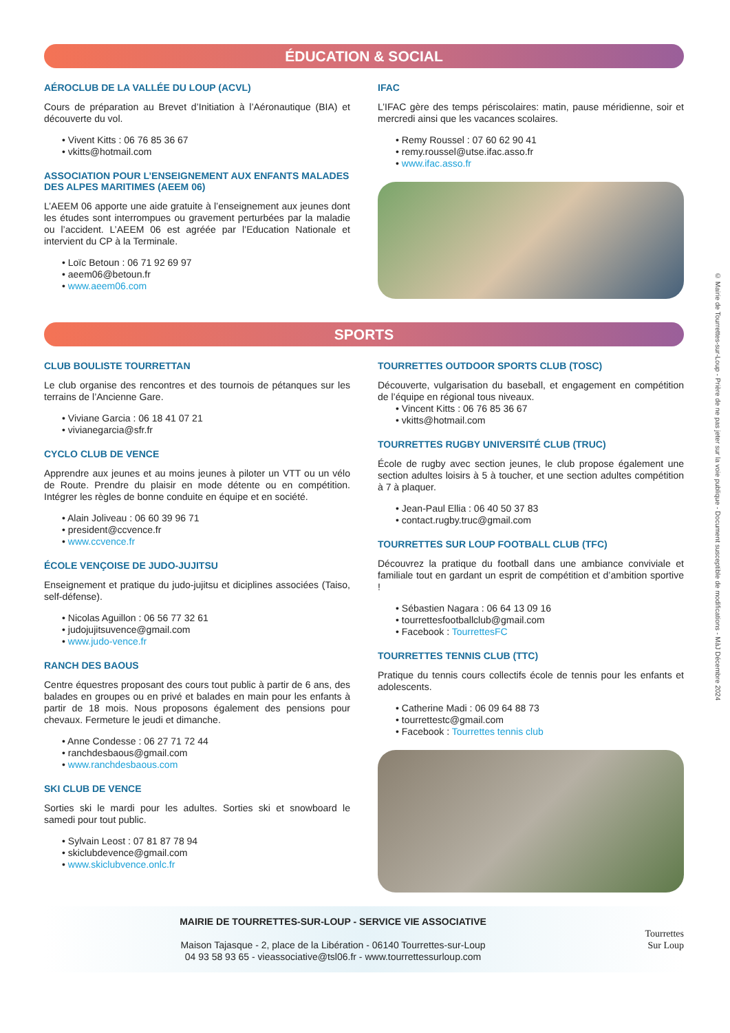ÉDUCATION & SOCIAL
AÉROCLUB DE LA VALLÉE DU LOUP (ACVL)
Cours de préparation au Brevet d’Initiation à l’Aéronautique (BIA) et découverte du vol.
• Vivent Kitts : 06 76 85 36 67
• vkitts@hotmail.com
ASSOCIATION POUR L’ENSEIGNEMENT AUX ENFANTS MALADES DES ALPES MARITIMES (AEEM 06)
L’AEEM 06 apporte une aide gratuite à l’enseignement aux jeunes dont les études sont interrompues ou gravement perturbées par la maladie ou l’accident. L’AEEM 06 est agréée par l’Education Nationale et intervient du CP à la Terminale.
• Loïc Betoun : 06 71 92 69 97
• aeem06@betoun.fr
• www.aeem06.com
IFAC
L’IFAC gère des temps périscolaires: matin, pause méridienne, soir et mercredi ainsi que les vacances scolaires.
• Remy Roussel : 07 60 62 90 41
• remy.roussel@utse.ifac.asso.fr
• www.ifac.asso.fr
SPORTS
CLUB BOULISTE TOURRETTAN
Le club organise des rencontres et des tournois de pétanques sur les terrains de l’Ancienne Gare.
• Viviane Garcia : 06 18 41 07 21
• vivianegarcia@sfr.fr
CYCLO CLUB DE VENCE
Apprendre aux jeunes et au moins jeunes à piloter un VTT ou un vélo de Route. Prendre du plaisir en mode détente ou en compétition. Intégrer les règles de bonne conduite en équipe et en société.
• Alain Joliveau : 06 60 39 96 71
• president@ccvence.fr
• www.ccvence.fr
ÉCOLE VENÇOISE DE JUDO-JUJITSU
Enseignement et pratique du judo-jujitsu et diciplines associées (Taiso, self-défense).
• Nicolas Aguillon : 06 56 77 32 61
• judojujitsuvence@gmail.com
• www.judo-vence.fr
RANCH DES BAOUS
Centre équestres proposant des cours tout public à partir de 6 ans, des balades en groupes ou en privé et balades en main pour les enfants à partir de 18 mois. Nous proposons également des pensions pour chevaux. Fermeture le jeudi et dimanche.
• Anne Condesse : 06 27 71 72 44
• ranchdesbaous@gmail.com
• www.ranchdesbaous.com
SKI CLUB DE VENCE
Sorties ski le mardi pour les adultes. Sorties ski et snowboard le samedi pour tout public.
• Sylvain Leost : 07 81 87 78 94
• skiclubdevence@gmail.com
• www.skiclubvence.onlc.fr
TOURRETTES OUTDOOR SPORTS CLUB (TOSC)
Découverte, vulgarisation du baseball, et engagement en compétition de l’équipe en régional tous niveaux.
• Vincent Kitts : 06 76 85 36 67
• vkitts@hotmail.com
TOURRETTES RUGBY UNIVERSITÉ CLUB (TRUC)
École de rugby avec section jeunes, le club propose également une section adultes loisirs à 5 à toucher, et une section adultes compétition à 7 à plaquer.
• Jean-Paul Ellia : 06 40 50 37 83
• contact.rugby.truc@gmail.com
TOURRETTES SUR LOUP FOOTBALL CLUB (TFC)
Découvrez la pratique du football dans une ambiance conviviale et familiale tout en gardant un esprit de compétition et d’ambition sportive !
• Sébastien Nagara : 06 64 13 09 16
• tourrettesfootballclub@gmail.com
• Facebook : TourrettesFC
TOURRETTES TENNIS CLUB (TTC)
Pratique du tennis cours collectifs école de tennis pour les enfants et adolescents.
• Catherine Madi : 06 09 64 88 73
• tourrettestc@gmail.com
• Facebook : Tourrettes tennis club
MAIRIE DE TOURRETTES-SUR-LOUP - SERVICE VIE ASSOCIATIVE
Maison Tajasque - 2, place de la Libération - 06140 Tourrettes-sur-Loup
04 93 58 93 65 - vieassociative@tsl06.fr - www.tourrettessurloup.com
Tourrettes
Sur Loup
© Mairie de Tourrettes-sur-Loup - Prière de ne pas jeter sur la voie publique - Document susceptible de modifications - MàJ Décembre 2024